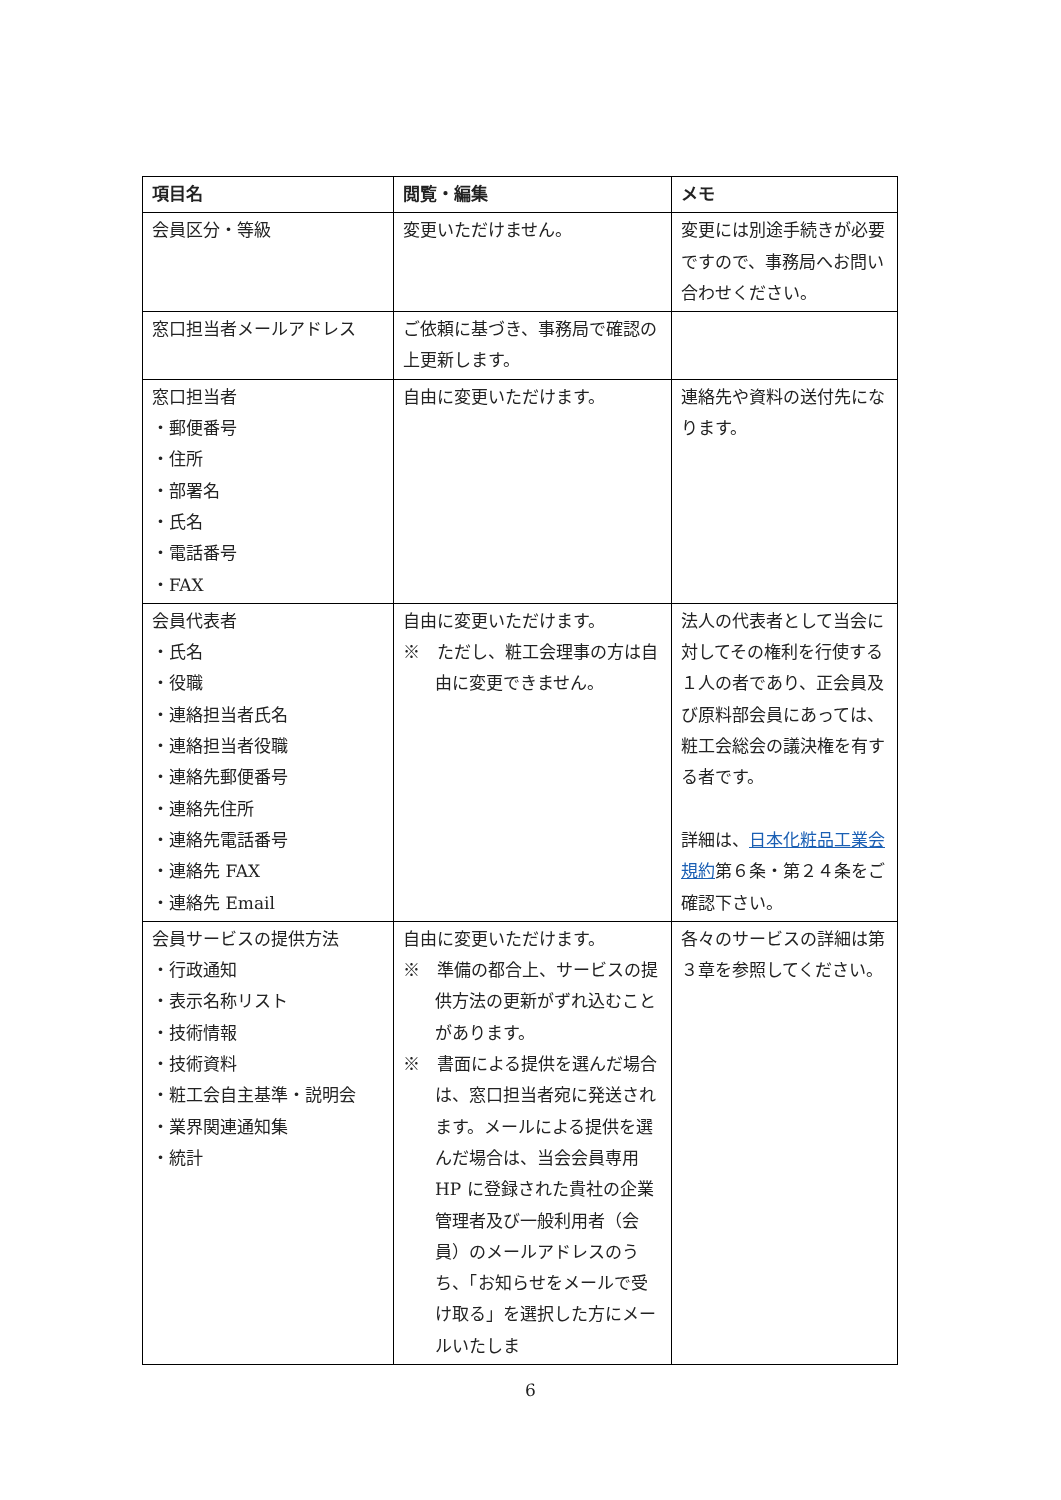| 項目名 | 閲覧・編集 | メモ |
| --- | --- | --- |
| 会員区分・等級 | 変更いただけません。 | 変更には別途手続きが必要ですので、事務局へお問い合わせください。 |
| 窓口担当者メールアドレス | ご依頼に基づき、事務局で確認の上更新します。 | |
| 窓口担当者 ・郵便番号 ・住所 ・部署名 ・氏名 ・電話番号 ・FAX | 自由に変更いただけます。 | 連絡先や資料の送付先になります。 |
| 会員代表者 ・氏名 ・役職 ・連絡担当者氏名 ・連絡担当者役職 ・連絡先郵便番号 ・連絡先住所 ・連絡先電話番号 ・連絡先 FAX ・連絡先 Email | 自由に変更いただけます。 ※ ただし、粧工会理事の方は自由に変更できません。 | 法人の代表者として当会に対してその権利を行使する１人の者であり、正会員及び原料部会員にあっては、粧工会総会の議決権を有する者です。 詳細は、 日本化粧品工業会規約 第６条・第２４条をご確認下さい。 |
| 会員サービスの提供方法 ・行政通知 ・表示名称リスト ・技術情報 ・技術資料 ・粧工会自主基準・説明会 ・業界関連通知集 ・統計 | 自由に変更いただけます。 ※ 準備の都合上、サービスの提供方法の更新がずれ込むことがあります。 ※ 書面による提供を選んだ場合は、窓口担当者宛に発送されます。メールによる提供を選んだ場合は、当会会員専用 HP に登録された貴社の企業管理者及び一般利用者（会員）のメールアドレスのうち、「お知らせをメールで受け取る」を選択した方にメールいたしま | 各々のサービスの詳細は第３章を参照してください。 |
6